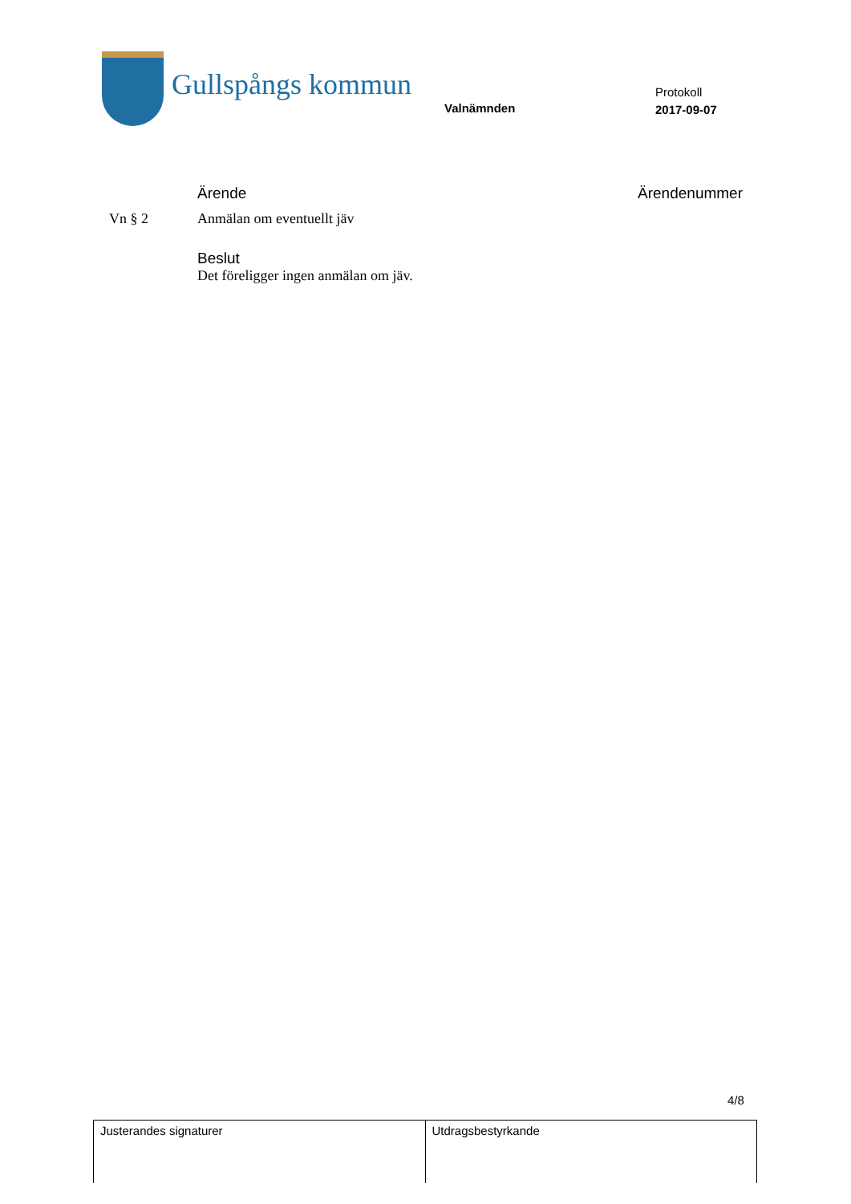Gullspångs kommun
Valnämnden
Protokoll
2017-09-07
Ärende Ärendenummer
Vn § 2 Anmälan om eventuellt jäv
Beslut
Det föreligger ingen anmälan om jäv.
4/8
| Justerandes signaturer | Utdragsbestyrkande |